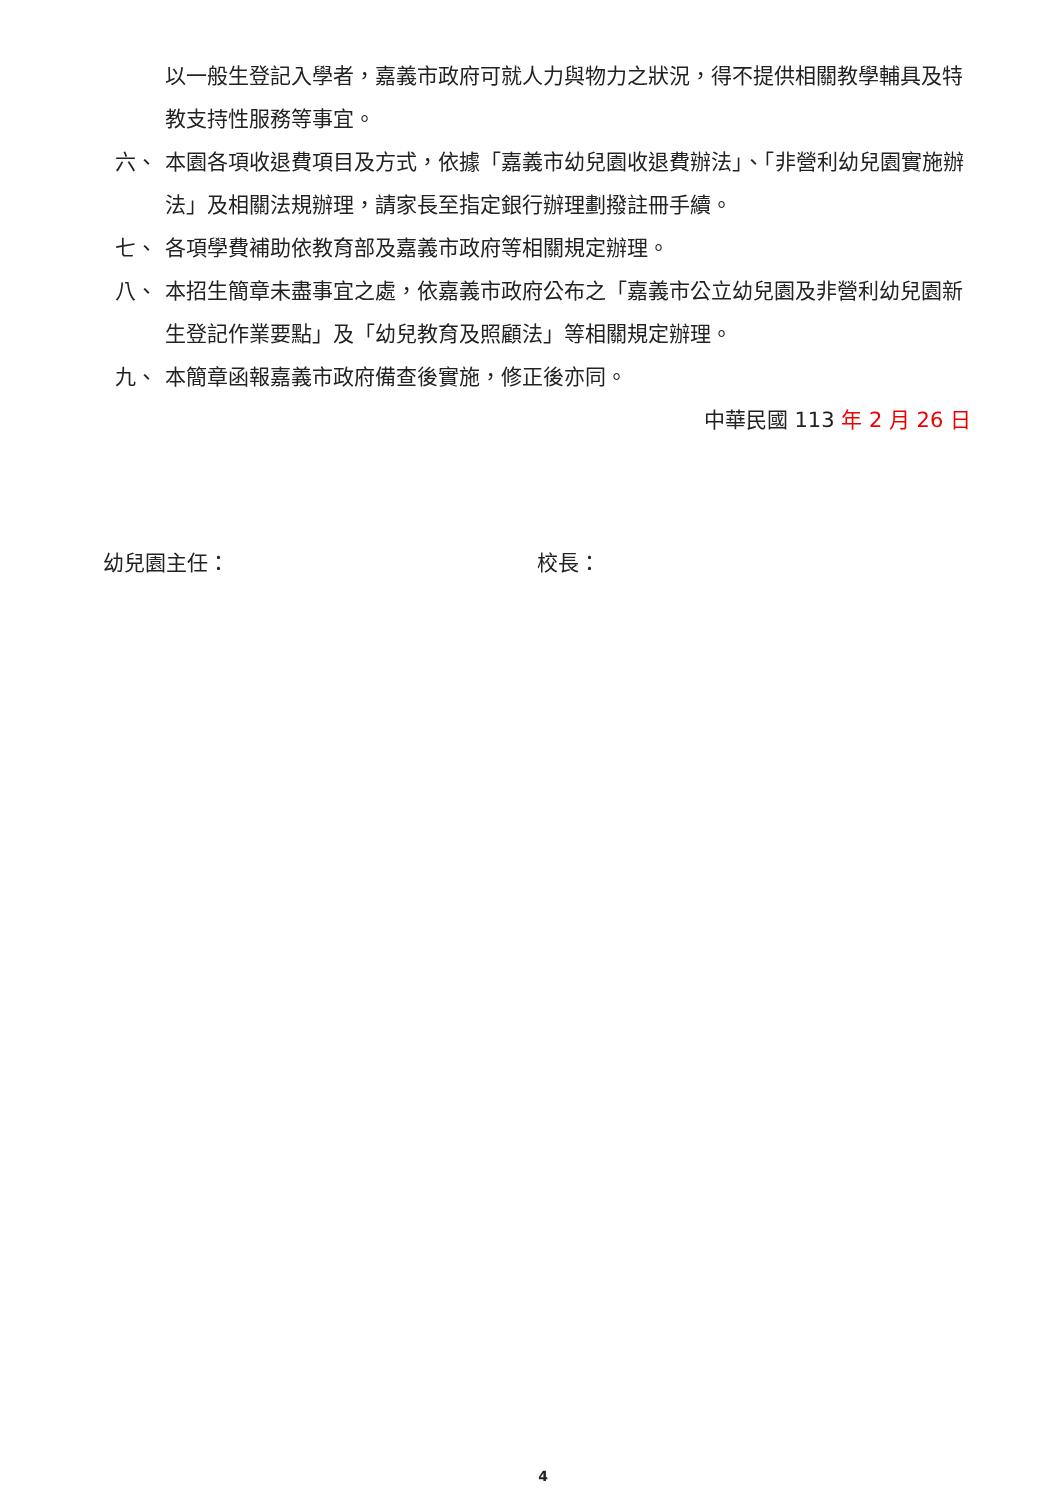以一般生登記入學者，嘉義市政府可就人力與物力之狀況，得不提供相關教學輔具及特教支持性服務等事宜。
六、 本園各項收退費項目及方式，依據「嘉義市幼兒園收退費辦法」、「非營利幼兒園實施辦法」及相關法規辦理，請家長至指定銀行辦理劃撥註冊手續。
七、 各項學費補助依教育部及嘉義市政府等相關規定辦理。
八、 本招生簡章未盡事宜之處，依嘉義市政府公布之「嘉義市公立幼兒園及非營利幼兒園新生登記作業要點」及「幼兒教育及照顧法」等相關規定辦理。
九、 本簡章函報嘉義市政府備查後實施，修正後亦同。
中華民國 113 年 2 月 26 日
幼兒園主任： 校長：
4